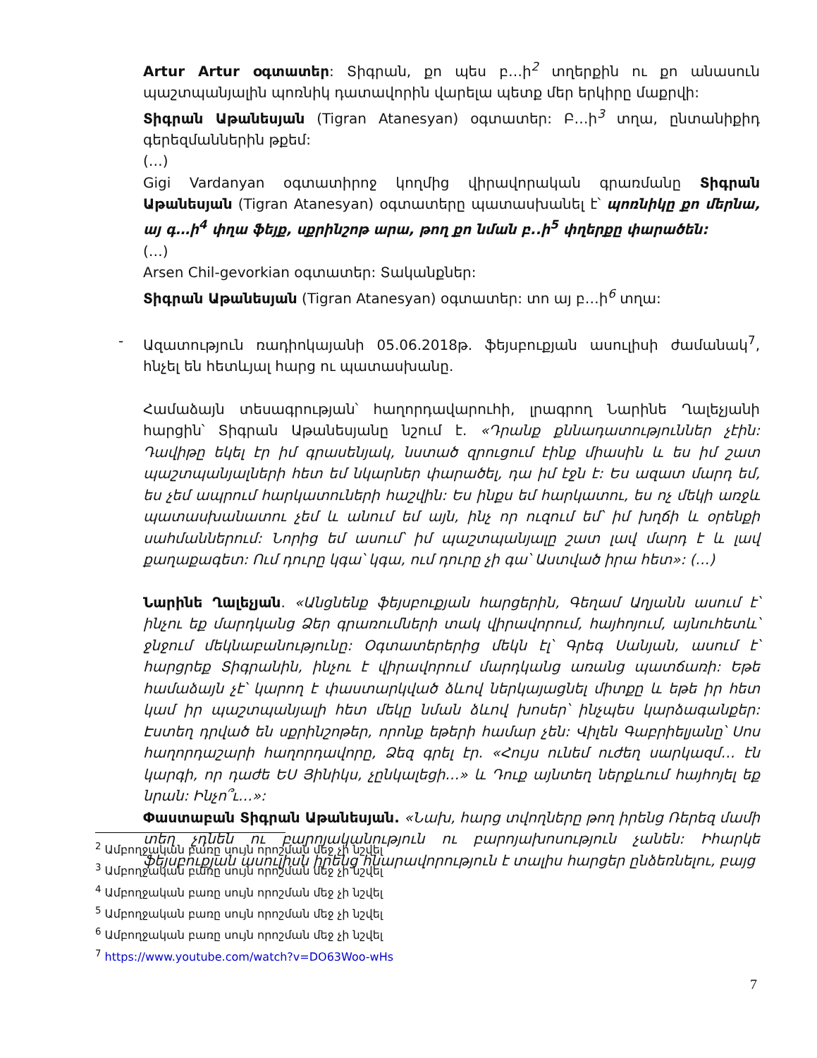Artur Artur օգտատեր: Տիգրան, քո պես բ…ի<sup>2</sup> տղերքին ու քո անասուն պաշտպանյալին պոռնիկ դատավորին վարելա պետք մեր երկիրը մաքրվի:
Տիգրան Աթանեսյան (Tigran Atanesyan) օգտատեր: Բ…ի<sup>3</sup> տղա, ընտանիքիդ գերեզմաններին թքեմ:
(…)
Gigi Vardanyan օգտատիրոջ կողմից վիրավորական գրառմանը Տիգրան Աթանեսյան (Tigran Atanesyan) օգտատերը պատասխանել է՝ պոռնիկը քո մերնա, այ գ…ի<sup>4</sup> փղա ֆեյք, սքրինշոթ արա, թող քո նման բ..ի<sup>5</sup> փղերքը փարածեն:
(…)
Arsen Chil-gevorkian օգտատեր: Տականքներ:
Տիգրան Աթանեսյան (Tigran Atanesyan) օգտատեր: տո այ բ…ի<sup>6</sup> տղա:
- Ազատություն ռադիոկայանի 05.06.2018թ. ֆեյսբուքյան ասուլիսի ժամանակ<sup>7</sup>, հնչել են հետևյալ հարց ու պատասխանը.
Համաձայն տեսագրության՝ հաղորդավարուհի, լրագրող Նարինե Ղալեչյանի հարցին՝ Տիգրան Աթանեսյանը նշում է. «Դրանք քննադատություններ չէին: Դավիթը եկել էր իմ գրասենյակ, նստած զրուցում էինք միասին և ես իմ շատ պաշտպանյալների հետ եմ նկարներ փարածել, դա իմ էջն է: Ես ազատ մարդ եմ, ես չեմ ապրում հարկատուների հաշվին: Ես ինքս եմ հարկատու, ես ոչ մեկի առջև պատասխանատու չեմ և անում եմ այն, ինչ որ ուզում եմ՝ իմ խղճի և օրենքի սահմաններում: Նորից եմ ասում՝ իմ պաշտպանյալը շատ լավ մարդ է և լավ քաղաքագետ: Ում դուրը կգա՝ կգա, ում դուրը չի գա՝ Աստված իրա հետ»: (…)
Նարինե Ղալեչյան. «Անցնենք ֆեյսբուքյան հարցերին, Գեղամ Աղյանն ասում է՝ ինչու եք մարդկանց Ձեր գրառումների տակ վիրավորում, հայհոյում, այնուհետև՝ ջնջում մեկնաբանությունը: Օգտատերերից մեկն էլ՝ Գրեգ Սանյան, ասում է՝ հարցրեք Տիգրանին, ինչու է վիրավորում մարդկանց առանց պատճառի: Եթե համաձայն չէ՝ կարող է փաստարկված ձևով ներկայացնել միտքը և եթե իր հետ կամ իր պաշտպանյալի հետ մեկը նման ձևով խոսեր՝ ինչպես կարձագանքեր: Էստեղ դրված են սքրինշոթեր, որոնք եթերի համար չեն: Վիլեն Գաբրիելյանը՝ Սոս հաղորդաշարի հաղորդավորը, Ձեզ գրել էր. «Հույս ունեմ ուժեղ սարկազմ… էն կարգի, որ դաժե ԵՍ Յինիկս, չընկալեցի…» և Դուք այնտեղ ներքևում հայհոյել եք նրան: Ինչո՞ւ…»:
Փաստաբան Տիգրան Աթանեսյան. «Նախ, հարց տվողները թող իրենց Ռերեզ մամի տեղ չդնեն ու բարոյականություն ու բարոյախոսություն չանեն: Իհարկե ֆեյսբուքյան ասուլիսն իրենց հնարավորություն է տալիս հարցեր ընձեռնելու, բայց
<sup>2</sup> Ամբողջական բառը սույն որոշման մեջ չի նշվել
<sup>3</sup> Ամբողջական բառը սույն որոշման մեջ չի նշվել
<sup>4</sup> Ամբողջական բառը սույն որոշման մեջ չի նշվել
<sup>5</sup> Ամբողջական բառը սույն որոշման մեջ չի նշվել
<sup>6</sup> Ամբողջական բառը սույն որոշման մեջ չի նշվել
<sup>7</sup> https://www.youtube.com/watch?v=DO63Woo-wHs
7